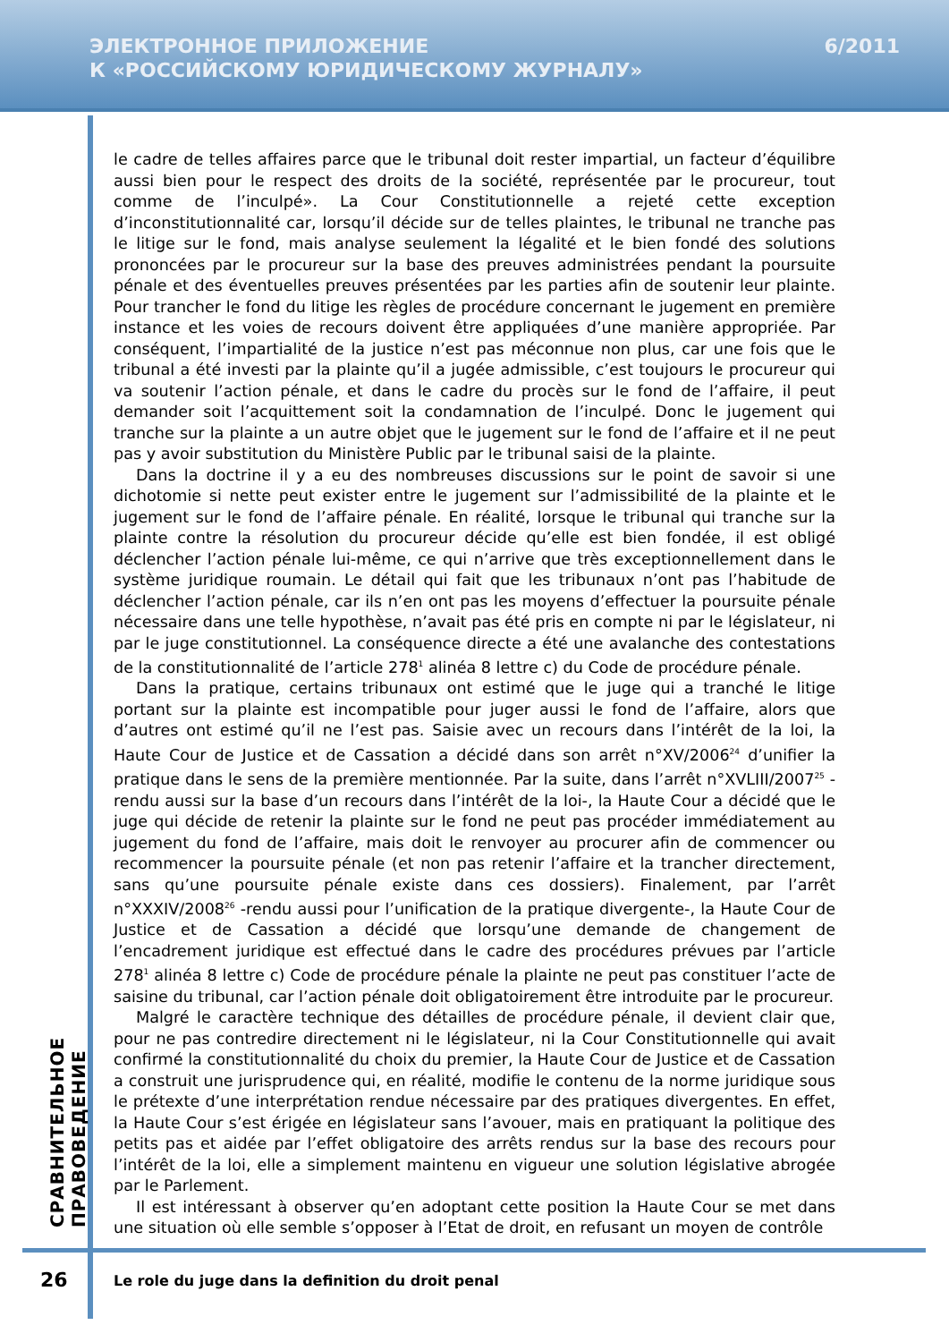ЭЛЕКТРОННОЕ ПРИЛОЖЕНИЕ
К «РОССИЙСКОМУ ЮРИДИЧЕСКОМУ ЖУРНАЛУ»
6/2011
le cadre de telles affaires parce que le tribunal doit rester impartial, un facteur d’équilibre aussi bien pour le respect des droits de la société, représentée par le procureur, tout comme de l’inculpé». La Cour Constitutionnelle a rejeté cette exception d’inconstitutionnalité car, lorsqu’il décide sur de telles plaintes, le tribunal ne tranche pas le litige sur le fond, mais analyse seulement la légalité et le bien fondé des solutions prononcées par le procureur sur la base des preuves administrées pendant la poursuite pénale et des éventuelles preuves présentées par les parties afin de soutenir leur plainte. Pour trancher le fond du litige les règles de procédure concernant le jugement en première instance et les voies de recours doivent être appliquées d’une manière appropriée. Par conséquent, l’impartialité de la justice n’est pas méconnue non plus, car une fois que le tribunal a été investi par la plainte qu’il a jugée admissible, c’est toujours le procureur qui va soutenir l’action pénale, et dans le cadre du procès sur le fond de l’affaire, il peut demander soit l’acquittement soit la condamnation de l’inculpé. Donc le jugement qui tranche sur la plainte a un autre objet que le jugement sur le fond de l’affaire et il ne peut pas y avoir substitution du Ministère Public par le tribunal saisi de la plainte.
Dans la doctrine il y a eu des nombreuses discussions sur le point de savoir si une dichotomie si nette peut exister entre le jugement sur l’admissibilité de la plainte et le jugement sur le fond de l’affaire pénale. En réalité, lorsque le tribunal qui tranche sur la plainte contre la résolution du procureur décide qu’elle est bien fondée, il est obligé déclencher l’action pénale lui-même, ce qui n’arrive que très exceptionnellement dans le système juridique roumain. Le détail qui fait que les tribunaux n’ont pas l’habitude de déclencher l’action pénale, car ils n’en ont pas les moyens d’effectuer la poursuite pénale nécessaire dans une telle hypothèse, n’avait pas été pris en compte ni par le législateur, ni par le juge constitutionnel. La conséquence directe a été une avalanche des contestations de la constitutionnalité de l’article 278<sup>1</sup> alinéa 8 lettre c) du Code de procédure pénale.
Dans la pratique, certains tribunaux ont estimé que le juge qui a tranché le litige portant sur la plainte est incompatible pour juger aussi le fond de l’affaire, alors que d’autres ont estimé qu’il ne l’est pas. Saisie avec un recours dans l’intérêt de la loi, la Haute Cour de Justice et de Cassation a décidé dans son arrêt n°XV/2006<sup>24</sup> d’unifier la pratique dans le sens de la première mentionnée. Par la suite, dans l’arrêt n°XVLIII/2007<sup>25</sup> -rendu aussi sur la base d’un recours dans l’intérêt de la loi-, la Haute Cour a décidé que le juge qui décide de retenir la plainte sur le fond ne peut pas procéder immédiatement au jugement du fond de l’affaire, mais doit le renvoyer au procurer afin de commencer ou recommencer la poursuite pénale (et non pas retenir l’affaire et la trancher directement, sans qu’une poursuite pénale existe dans ces dossiers). Finalement, par l’arrêt n°XXXIV/2008<sup>26</sup> -rendu aussi pour l’unification de la pratique divergente-, la Haute Cour de Justice et de Cassation a décidé que lorsqu’une demande de changement de l’encadrement juridique est effectué dans le cadre des procédures prévues par l’article 278<sup>1</sup> alinéa 8 lettre c) Code de procédure pénale la plainte ne peut pas constituer l’acte de saisine du tribunal, car l’action pénale doit obligatoirement être introduite par le procureur.
Malgré le caractère technique des détailles de procédure pénale, il devient clair que, pour ne pas contredire directement ni le législateur, ni la Cour Constitutionnelle qui avait confirmé la constitutionnalité du choix du premier, la Haute Cour de Justice et de Cassation a construit une jurisprudence qui, en réalité, modifie le contenu de la norme juridique sous le prétexte d’une interprétation rendue nécessaire par des pratiques divergentes. En effet, la Haute Cour s’est érigée en législateur sans l’avouer, mais en pratiquant la politique des petits pas et aidée par l’effet obligatoire des arrêts rendus sur la base des recours pour l’intérêt de la loi, elle a simplement maintenu en vigueur une solution législative abrogée par le Parlement.
Il est intéressant à observer qu’en adoptant cette position la Haute Cour se met dans une situation où elle semble s’opposer à l’Etat de droit, en refusant un moyen de contrôle
СРАВНИТЕЛЬНОЕ ПРАВОВЕДЕНИЕ
26
Le role du juge dans la definition du droit penal